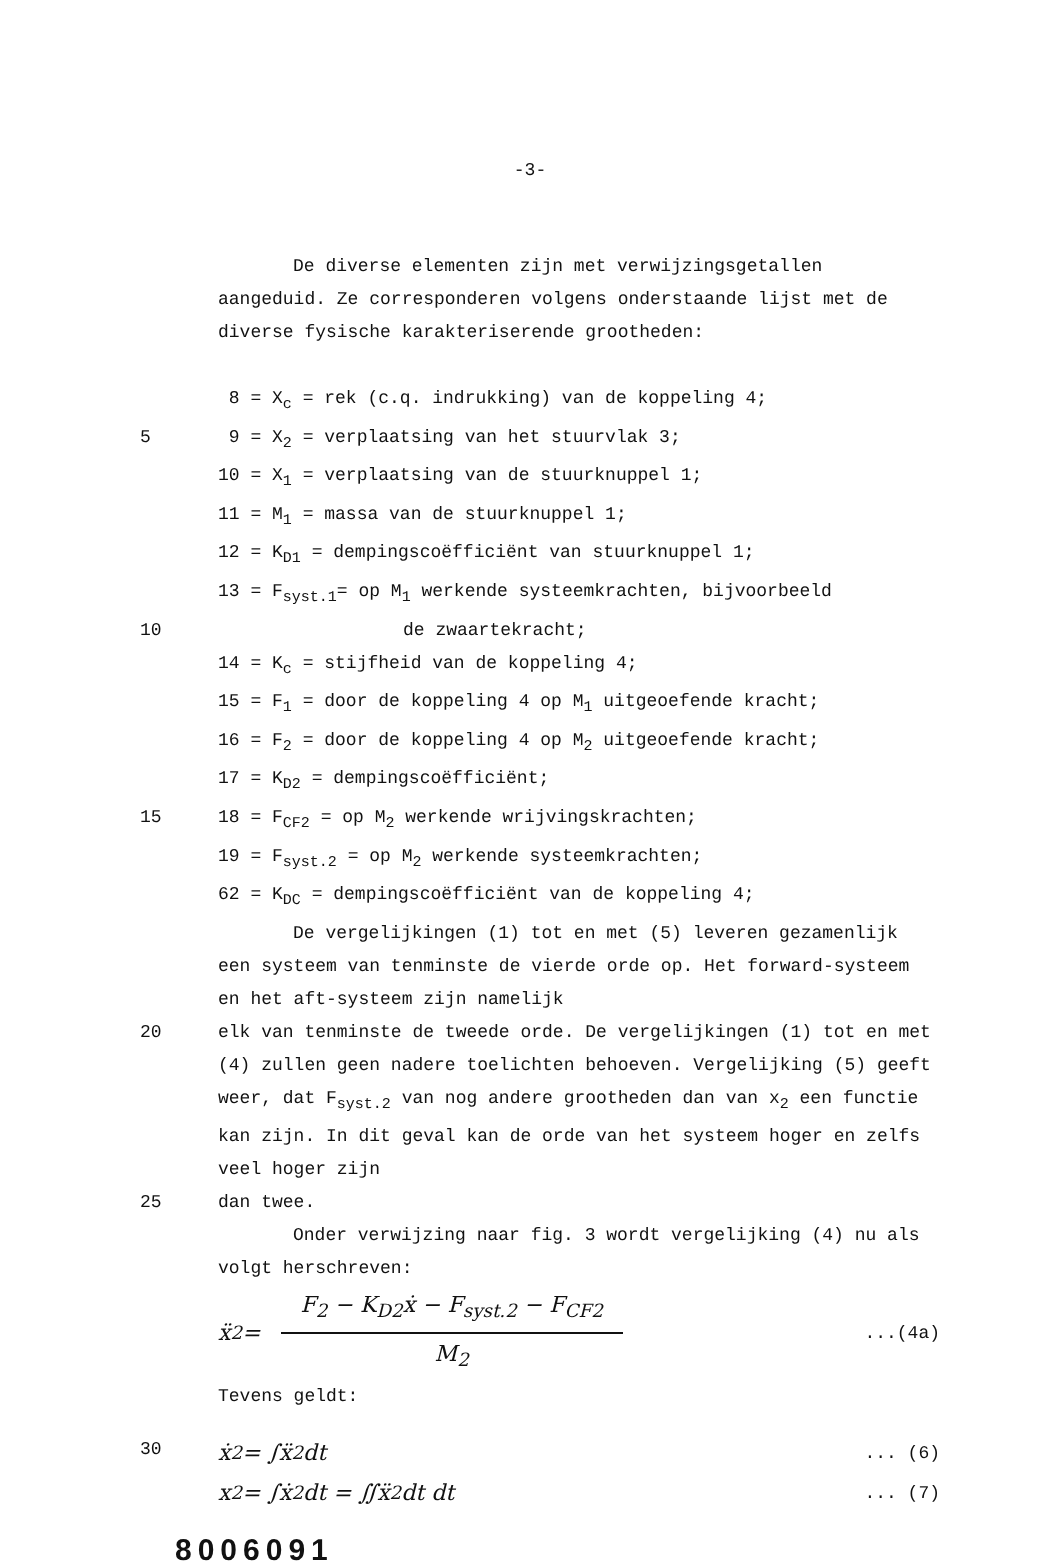-3-
De diverse elementen zijn met verwijzingsgetallen aangeduid. Ze corresponderen volgens onderstaande lijst met de diverse fysische karakteriserende grootheden:
8 = X<sub>c</sub> = rek (c.q. indrukking) van de koppeling 4;
5 9 = X<sub>2</sub> = verplaatsing van het stuurvlak 3;
10 = X<sub>1</sub> = verplaatsing van de stuurknuppel 1;
11 = M<sub>1</sub> = massa van de stuurknuppel 1;
12 = K<sub>D1</sub> = dempingscoëfficiënt van stuurknuppel 1;
13 = F<sub>syst.1</sub>= op M<sub>1</sub> werkende systeemkrachten, bijvoorbeeld
10 de zwaartekracht;
14 = K<sub>c</sub> = stijfheid van de koppeling 4;
15 = F<sub>1</sub> = door de koppeling 4 op M<sub>1</sub> uitgeoefende kracht;
16 = F<sub>2</sub> = door de koppeling 4 op M<sub>2</sub> uitgeoefende kracht;
17 = K<sub>D2</sub> = dempingscoëfficiënt;
15 18 = F<sub>CF2</sub> = op M<sub>2</sub> werkende wrijvingskrachten;
19 = F<sub>syst.2</sub> = op M<sub>2</sub> werkende systeemkrachten;
62 = K<sub>DC</sub> = dempingscoëfficiënt van de koppeling 4;
De vergelijkingen (1) tot en met (5) leveren gezamenlijk een systeem van tenminste de vierde orde op. Het forward-systeem en het aft-systeem zijn namelijk
20 elk van tenminste de tweede orde. De vergelijkingen (1) tot en met (4) zullen geen nadere toelichten behoeven. Vergelijking (5) geeft weer, dat F<sub>syst.2</sub> van nog andere grootheden dan van x<sub>2</sub> een functie kan zijn. In dit geval kan de orde van het systeem hoger en zelfs veel hoger zijn
25 dan twee.
Onder verwijzing naar fig. 3 wordt vergelijking (4) nu als volgt herschreven:
ẍ<sub>2</sub> =
F<sub>2</sub> − K<sub>D2</sub>ẋ − F<sub>syst.2</sub> − F<sub>CF2</sub>
M<sub>2</sub>
...(4a)
Tevens geldt:
30
ẋ<sub>2</sub> = ∫ẍ<sub>2</sub> dt... (6)
x<sub>2</sub> = ∫ẋ<sub>2</sub> dt = ∬ẍ<sub>2</sub> dt dt... (7)
8006091